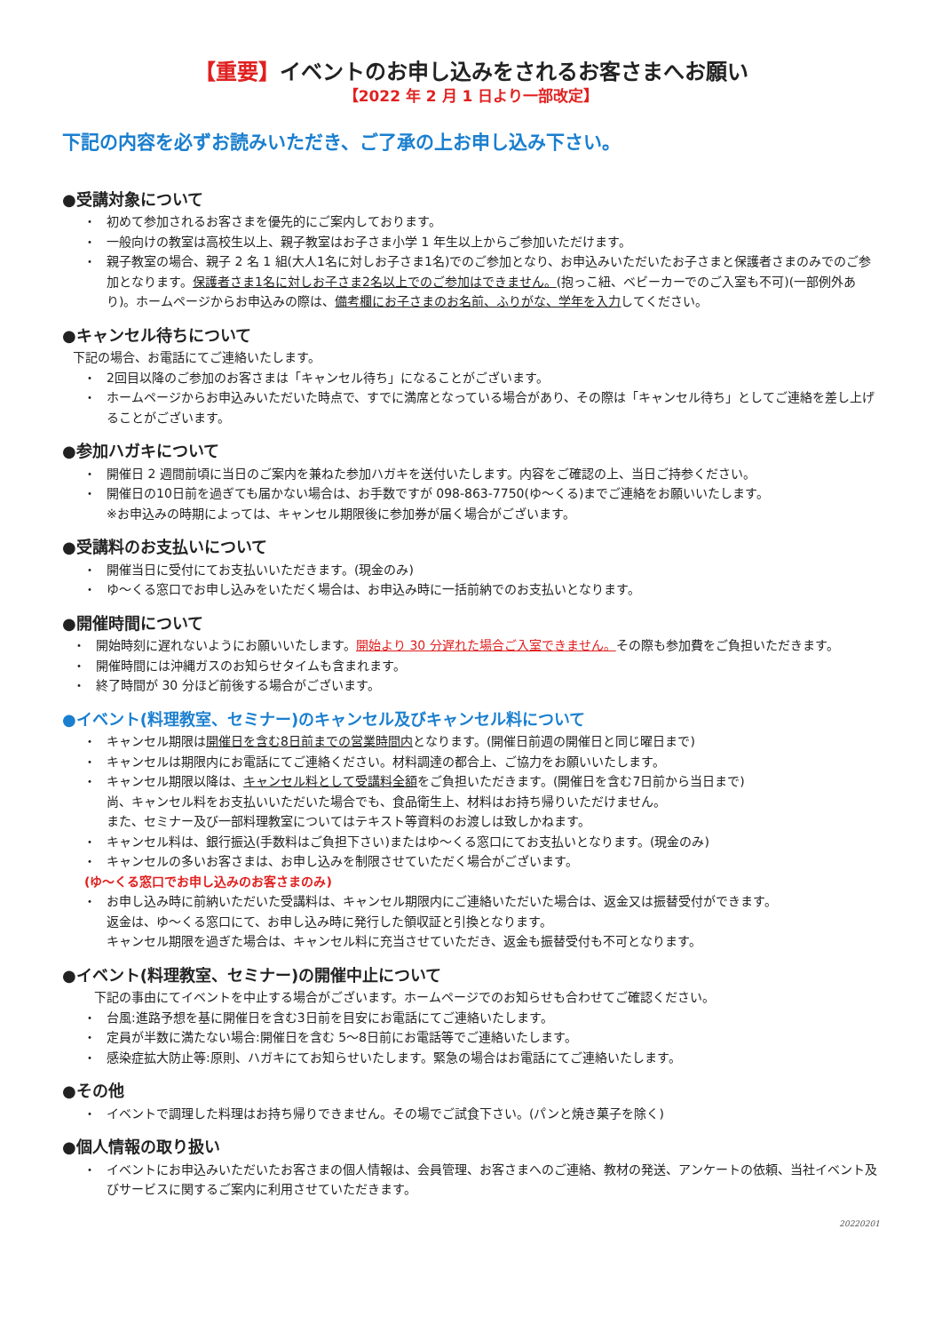【重要】イベントのお申し込みをされるお客さまへお願い
【2022 年 2 月 1 日より一部改定】
下記の内容を必ずお読みいただき、ご了承の上お申し込み下さい。
●受講対象について
・ 初めて参加されるお客さまを優先的にご案内しております。
・ 一般向けの教室は高校生以上、親子教室はお子さま小学 1 年生以上からご参加いただけます。
・ 親子教室の場合、親子 2 名 1 組(大人1名に対しお子さま1名)でのご参加となり、お申込みいただいたお子さまと保護者さまのみでのご参加となります。保護者さま1名に対しお子さま2名以上でのご参加はできません。(抱っこ紐、ベビーカーでのご入室も不可)(一部例外あり)。ホームページからお申込みの際は、備考欄にお子さまのお名前、ふりがな、学年を入力してください。
●キャンセル待ちについて
下記の場合、お電話にてご連絡いたします。
・ 2回目以降のご参加のお客さまは「キャンセル待ち」になることがございます。
・ ホームページからお申込みいただいた時点で、すでに満席となっている場合があり、その際は「キャンセル待ち」としてご連絡を差し上げることがございます。
●参加ハガキについて
・ 開催日 2 週間前頃に当日のご案内を兼ねた参加ハガキを送付いたします。内容をご確認の上、当日ご持参ください。
・ 開催日の10日前を過ぎても届かない場合は、お手数ですが 098-863-7750(ゆ～くる)までご連絡をお願いいたします。
※お申込みの時期によっては、キャンセル期限後に参加券が届く場合がございます。
●受講料のお支払いについて
・ 開催当日に受付にてお支払いいただきます。(現金のみ)
・ ゆ～くる窓口でお申し込みをいただく場合は、お申込み時に一括前納でのお支払いとなります。
●開催時間について
・ 開始時刻に遅れないようにお願いいたします。開始より 30 分遅れた場合ご入室できません。その際も参加費をご負担いただきます。
・ 開催時間には沖縄ガスのお知らせタイムも含まれます。
・ 終了時間が 30 分ほど前後する場合がございます。
●イベント(料理教室、セミナー)のキャンセル及びキャンセル料について
・ キャンセル期限は開催日を含む8日前までの営業時間内となります。(開催日前週の開催日と同じ曜日まで)
・ キャンセルは期限内にお電話にてご連絡ください。材料調達の都合上、ご協力をお願いいたします。
・ キャンセル期限以降は、キャンセル料として受講料全額をご負担いただきます。(開催日を含む7日前から当日まで)
尚、キャンセル料をお支払いいただいた場合でも、食品衛生上、材料はお持ち帰りいただけません。
また、セミナー及び一部料理教室についてはテキスト等資料のお渡しは致しかねます。
・ キャンセル料は、銀行振込(手数料はご負担下さい)またはゆ～くる窓口にてお支払いとなります。(現金のみ)
・ キャンセルの多いお客さまは、お申し込みを制限させていただく場合がございます。
(ゆ～くる窓口でお申し込みのお客さまのみ)
・ お申し込み時に前納いただいた受講料は、キャンセル期限内にご連絡いただいた場合は、返金又は振替受付ができます。
返金は、ゆ～くる窓口にて、お申し込み時に発行した領収証と引換となります。
キャンセル期限を過ぎた場合は、キャンセル料に充当させていただき、返金も振替受付も不可となります。
●イベント(料理教室、セミナー)の開催中止について
下記の事由にてイベントを中止する場合がございます。ホームページでのお知らせも合わせてご確認ください。
・ 台風:進路予想を基に開催日を含む3日前を目安にお電話にてご連絡いたします。
・ 定員が半数に満たない場合:開催日を含む 5～8日前にお電話等でご連絡いたします。
・ 感染症拡大防止等:原則、ハガキにてお知らせいたします。緊急の場合はお電話にてご連絡いたします。
●その他
・ イベントで調理した料理はお持ち帰りできません。その場でご試食下さい。(パンと焼き菓子を除く)
●個人情報の取り扱い
・ イベントにお申込みいただいたお客さまの個人情報は、会員管理、お客さまへのご連絡、教材の発送、アンケートの依頼、当社イベント及びサービスに関するご案内に利用させていただきます。
20220201